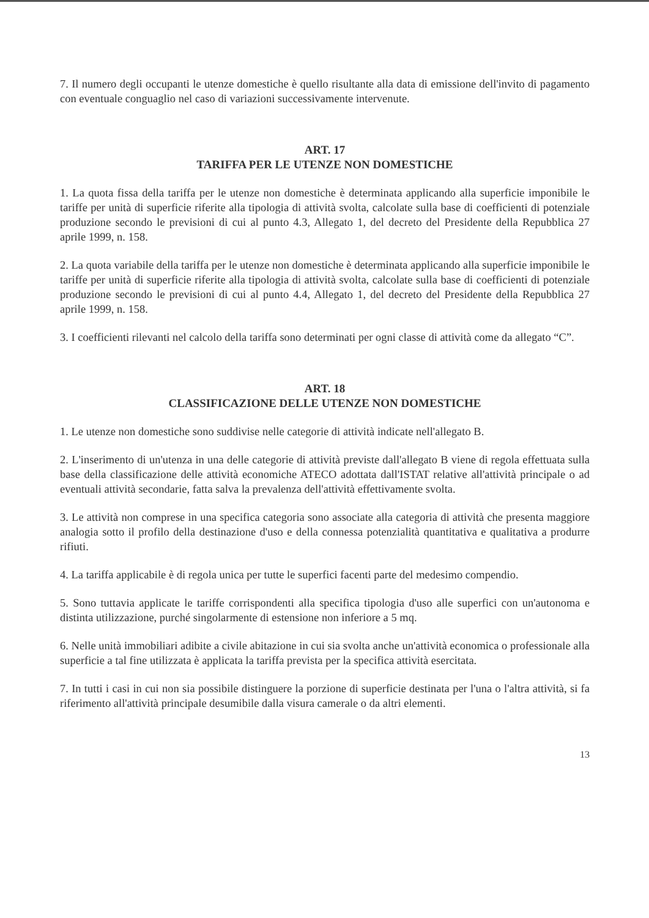7. Il numero degli occupanti le utenze domestiche è quello risultante alla data di emissione dell'invito di pagamento con eventuale conguaglio nel caso di variazioni successivamente intervenute.
ART. 17
TARIFFA PER LE UTENZE NON DOMESTICHE
1. La quota fissa della tariffa per le utenze non domestiche è determinata applicando alla superficie imponibile le tariffe per unità di superficie riferite alla tipologia di attività svolta, calcolate sulla base di coefficienti di potenziale produzione secondo le previsioni di cui al punto 4.3, Allegato 1, del decreto del Presidente della Repubblica 27 aprile 1999, n. 158.
2. La quota variabile della tariffa per le utenze non domestiche è determinata applicando alla superficie imponibile le tariffe per unità di superficie riferite alla tipologia di attività svolta, calcolate sulla base di coefficienti di potenziale produzione secondo le previsioni di cui al punto 4.4, Allegato 1, del decreto del Presidente della Repubblica 27 aprile 1999, n. 158.
3. I coefficienti rilevanti nel calcolo della tariffa sono determinati per ogni classe di attività come da allegato “C”.
ART. 18
CLASSIFICAZIONE DELLE UTENZE NON DOMESTICHE
1. Le utenze non domestiche sono suddivise nelle categorie di attività indicate nell'allegato B.
2. L'inserimento di un'utenza in una delle categorie di attività previste dall'allegato B viene di regola effettuata sulla base della classificazione delle attività economiche ATECO adottata dall'ISTAT relative all'attività principale o ad eventuali attività secondarie, fatta salva la prevalenza dell'attività effettivamente svolta.
3. Le attività non comprese in una specifica categoria sono associate alla categoria di attività che presenta maggiore analogia sotto il profilo della destinazione d'uso e della connessa potenzialità quantitativa e qualitativa a produrre rifiuti.
4. La tariffa applicabile è di regola unica per tutte le superfici facenti parte del medesimo compendio.
5. Sono tuttavia applicate le tariffe corrispondenti alla specifica tipologia d'uso alle superfici con un'autonoma e distinta utilizzazione, purché singolarmente di estensione non inferiore a 5 mq.
6. Nelle unità immobiliari adibite a civile abitazione in cui sia svolta anche un'attività economica o professionale alla superficie a tal fine utilizzata è applicata la tariffa prevista per la specifica attività esercitata.
7. In tutti i casi in cui non sia possibile distinguere la porzione di superficie destinata per l'una o l'altra attività, si fa riferimento all'attività principale desumibile dalla visura camerale o da altri elementi.
13